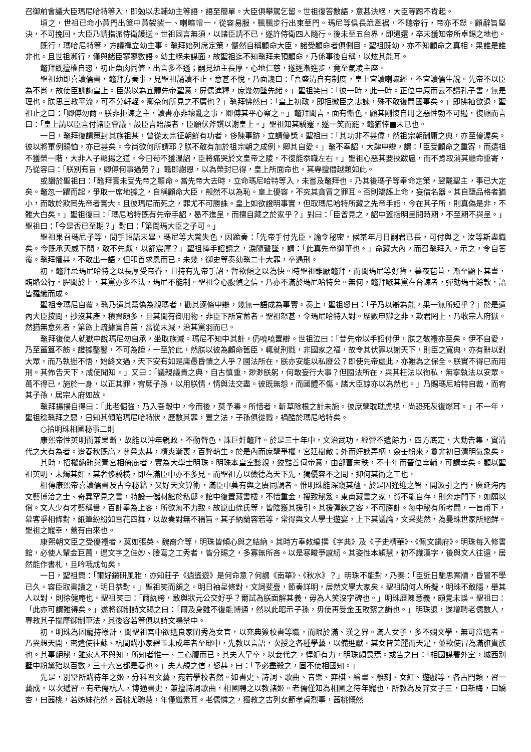召御前會議大臣瑪尼哈特等入，即勉以忠輔幼主等語，語至簡單。大臣俱攀駕乞留。世祖復答數語，意甚決絕，大臣等跽不肯起。
頃之，世祖已命小黃門出篋中黃袈裟一、喇嘛帽一，從容易服，飄飄步行出東華門。瑪尼等俱長跪牽裾，不聽帝行，帝亦不怒。顧辭旨堅決，不可挽回，大臣乃請指派侍衛護送。世祖固言無須，以諸臣請不已，遂許侍衛四人隨行。後未至五台界，即遣還，卒未獲知帝所卓錫之地也。
既行，瑪哈尼特等，方議禪立幼主事。鼇拜始列席定策，儼然自稱顧命大臣，諸受顧命者俱側目。聖祖既幼，亦不知顧命之真相，果誰是誰非也。且世祖瀕行，僅與諸臣寥寥數語。幼主絕未謀面，故聖祖迄不知鼇拜未預顧命，乃係事後自稱，以炫其能耳。
鼇拜既擅權自恣，初止魚肉同儕，出言多不遜；嗣見幼主長厚，心地仁慈，遂逐漸進步，竟至氣凌主座。
聖祖幼即喜讀儒書，鼇拜方奏事，見聖祖誦讀不止，意甚不悅，乃面讒曰：「吾盛清自有制度，皇上宜讀喇嘛經，不宜讀儒生說。先帝不以臣為不肖，故使臣訓誨皇上。臣愚以為宜體先帝聖意，屏儒進釋，庶幾勿墜先緒。」聖祖笑曰：「彼一時，此一時。正位中原而云不讀孔子書，無是理也。朕思三教平流，可不分軒輊。卿奈何所見之不廣也？」鼇拜怫然曰：「皇上初政，即拒微臣之忠諫，殊不敢復問國事矣。」即拂袖欲退，聖祖止之曰：「卿傅勿爾。朕非拒諫之主，讀書亦非壞亂之事，卿傅其平心察之。」鼇拜聞言，面有慚色。顧其剛愎自用之惡性勃不可遏，復顧而言曰：「皇上請以臣言付諸臣會議。設臣言貽誤者，臣願伏斧鑕以謝皇上。」聖祖知其驕蹇，遂一笑而罷，鼇猶悻■未已也。
一日，鼇拜復請策封其族祖某，曾從太宗征朝鮮有功者，侈陳事跡，立請優獎。聖祖曰：「其功非不甚偉，然祖宗朝酬庸之典，亦至優渥矣。彼以將軍例賜恤，亦已甚矣。今尚欲何所請耶？朕不敢有加於祖宗朝之成例，卿其自愛。」鼇不奉詔，大肆申辯，謂：「臣受顧命之重寄，而遠祖不獲榮一階，大非人子顯揚之道。今日苟不獲溫詔，臣將痛哭於文皇帝之陵，不復能忝職左右。」聖祖心惡其要挾跋扈，而不肯取消其顧命重寄，乃從容曰：「朕別有旨，卿傅何事過勞？」鼇即謝恩，以為榮封已得，皇上所面命也。其專擅僭越類如此。
或譖於聖祖曰：「鼇拜實未受先帝之顧命。當先帝大去時，立命瑪尼哈特等入，未嘗及鼇拜也。乃其後瑪子等奉命定策，翌戴聖主，事已大定矣。鼇忽一躍而起，爭取一席地據之，自稱顧命大臣，觍然不以為恥。皇上優容，不究其貪冒之罪耳。否則矯誣上命，妄借名器。其自墮品格者猶小，而敢於欺罔先帝者實大。且彼瑪尼而死之，罪尤不可勝誅。皇上如欲證明事實，但取瑪尼哈特所藏之先帝手詔，今在其子所，則真偽是非，不難大白矣。」聖祖復曰：「瑪尼哈特既有先帝手詔，曷不進呈，而擅自藏之於家乎？」對曰：「臣曾見之，詔中蓋指明呈閱時期，不至期不與呈。」聖祖曰：「今是否已至期？」對曰：「第問瑪大臣之子可。」
聖祖果召瑪尼子等，問手詔語未畢，瑪尼等大驚失色，因跪奏：「先帝手付先臣，諭令秘密，候某年月日嗣君已長，可付與之，汝等斯盡職矣。今既承天威下問，敢不先獻，以舒宸廑？」聖祖捧手詔讀之，淚隨聲墜，謂：「此真先帝御筆也。」命藏大內，而召鼇拜入，示之，令自答覆。鼇拜懼甚，不敢出一語，但叩首求恩而已。未幾，御史等奏劾鼇二十大罪，卒遇刑。
初，鼇拜忌瑪尼哈特之以長厚受帝眷，且持有先帝手詔，暫欲傾之以為快。時聖祖雖厭鼇拜，而聞瑪尼等好貨，暮夜苞苴，漸至顯卜其晝，賄賂公行，腥聞於上，其黨亦多不法，瑪尼不能制。聖祖令心腹偵之信，乃亦不滿於瑪尼哈特矣。無何，鼇拜嗾其黨在台諫者，彈劾瑪十餘款，語皆羅織而成。
聖祖令瑪尼自覆，鼇乃遣其黨偽為親瑪者，勸其逐條申辯，幾無一語成為事實。奏上，聖祖怒曰：「子乃以辯為能，果一無所短乎？」於是遣內大臣按問，抄沒其產，積資頗多，且其間有御用物，非臣下所宜蓄者。聖祖怒甚，令瑪尼哈特入對。歷數申辯之非，欺君罔上，乃收宗人府獄。然猶無意死者，第飭上疏據實自首，當從末減，治其黨羽而已。
鼇拜復使人就獄中說瑪尼勿自承，坐取族滅。瑪尼不知中其計，仍嘵嘵置辯。世祖泣曰：「昔先帝以手詔付伊，朕之敬禮亦至矣。伊不自愛，乃至簠簋不飭。證據鑿鑿，不可為諱，一至於此，然朕以彼為顧命舊臣，輒就刑戮，非國家之福，故令其伏罪以謝天下，則臣之寬典，亦有辭以對大眾。而乃執迷不悟，始終文過，天下安有如是庸愚昏憒之人乎？國法所在，朕亦安能以私廢公？即使先帝處此，亦難為之保全。朕實不得已而用刑。其佈告天下，咸使聞知。」又曰：「議親議貴之典，自古慎重，渺渺朕躬，何敢妄行大事？但國法所在，與其枉法以徇私，無寧執法以安眾。萬不得已，施於一身，以正其罪，宥厥子孫，以用朕情，情與法交盡。彼既無怨，而國體不傷。諸大臣諒亦以為然也。」乃賜瑪尼哈特自裁，而宥其子孫，居宗人府如故。
鼇拜揚揚自得曰：「此老倔強，乃入吾彀中，今而後，莫予毒。所惜者，斬草除根之計未施。彼庶孽耽耽虎視，尚恐死灰復燃耳。」不一年，聖祖稔鼇拜之惡，日知其傾陷瑪尼哈特狀，歷數其罪，置之法，子孫俱從戮，禍酷於瑪尼哈特矣。
○拾明珠相國秘事二則
康熙帝性英明而兼果斷，故能以沖年親政，不動聲色，誅巨奸鼇拜。於是三十年中，文治武功，經營不遺餘力，四方底定，大勳告集，實清代之大有為者。迨春秋既高，尊榮太甚，精爽漸喪，百弊萌生。於是內而庶孽爭權，宮廷樹敵；外而奸諛弄柄，僉壬紛來，夐非初日清明氣象矣。
其時，招權納賄與青宮相倚庇者，實為大學士明珠。明珠本皇室懿親，狡黠善伺帝意，由部曹末秩，不十年而晉位宰輔，可謂幸矣。顧以聖祖英明，未燭其奸，其奢侈驕橫，即在滿臣中亦不多見。而聖祖方以儉德為天下先，獨優容不之問，抑何其術之工也。
相傳康熙帝喜讀儒書及古今秘籍，又好天文算術，滿臣中莫有與之賡同調者。惟明珠能深窺其蘊。於是因逢迎之智，開汲引之門，廣延海內文藝博洽之士、奇異罕見之書，特設一儲材館於私邸。館中復置藏書樓，不惜重金，搜致秘笈。東南藏書之家，貧不能自存，則奔走門下，如願以償。文人少有才藝稱譽，百計奉為上客，所欲無不力致。故崑山徐氏等，皆陰獲其援引。其援彈鋏之客，不可勝計。每中秘有所考問，一旨甫下，幕客爭相條對，紙筆紛紛如雪花四舞，以故奏對無不稱旨。其子納蘭容若等，常得與文人學士遊宴，上下其議論，文采斐然，為曼珠世家所絕鮮。聖祖之寵幸，蓋有由來也。
康熙朝文臣之受優禮者，莫如張英、魏裔介等，明珠皆傾心與之結納。其時方奉敕編撰《字典》及《子史精華》、《佩文韻府》。明珠每入修書館，必使人輦金巨萬，遇文字之佳妙、謄寫之工秀者，皆分賜之，多寡無所吝。以是寒畯爭感紉。其姿性本穎慧，初不識漢字，後與文人往還，居然能作書札，且吟哦成句矣。
一日，聖祖問：「爾好鑽研風雅，亦知莊子《逍遙遊》是何命意？何謂《南華》、《秋水》？」明珠不能對，乃奏：「臣近日馳思案牘，昏冒不學已久。容臣取書讀之，明日恭對。」聖祖笑而頷之。明日袖呈條對，文詞斐亹，節奏詳明，居然文學大家矣。聖祖問何人所擬，明珠不敢隱，舉其人以對，則徐健庵也。聖祖笑曰：「爾紈绔，敢與狀元公交好乎？爾試為朕面解其義，毋為人笑沒字碑也。」明珠歷陳意義，頗覺未誤。聖祖曰：「此亦可謂難得矣。」遂將御制詩文賜之曰：「爾及身雖不復能博通，然以此昭示子孫，毋使再受金玉敗絮之誚也。」明珠退，遂增聘老儒數人，專教其子揣摩御制筆法，其後容若等俱以詩文鳴禁中。
初，明珠為固寵持祿計，聞聖祖宮中欲選良家閨秀為女官，以充典簽校書等職，而限於滿、漢之界。滿人女子，多不嫻文學，無可當選者。乃異想天開，密遣使往蘇、杭間購小家碧玉未成年者至邸中，先教以言語，次授之各種學藝，以備進獻。其女皆美麗而天足，並欲使冒為滿旗貴族也。其事絕秘，雖家人不與知，所知者惟一、二心腹而已。其夫人早卒，以妾代之，悍妒有力，明珠頗畏焉。或告之曰：「相國謀署外室，城西別墅中粉黛殆以百數，三十六宮都是春也。」夫人覘之信，怒甚，曰：「予必盡殺之，固不使相國知。」
先是，別墅所購待年之姬，分科習文藝，宛若學校者然。如書史、詩詞、歌曲、音樂、弈棋、繪畫、雕刻、女紅、遊戲等，各占門類，習一藝成，以次遞習。有老儒杭人，博通書史，兼擅詩詞歌曲，相國聘之以教諸姬。老儒僅知為相國之待年寵也，所教為及笄女子三，曰新梅，曰嬌杏，曰茜桃，若姊妹花然。茜桃尤聰慧，年僅纖素耳。老儒憐之，獨教之古列女節孝貞烈事，茜桃慨然